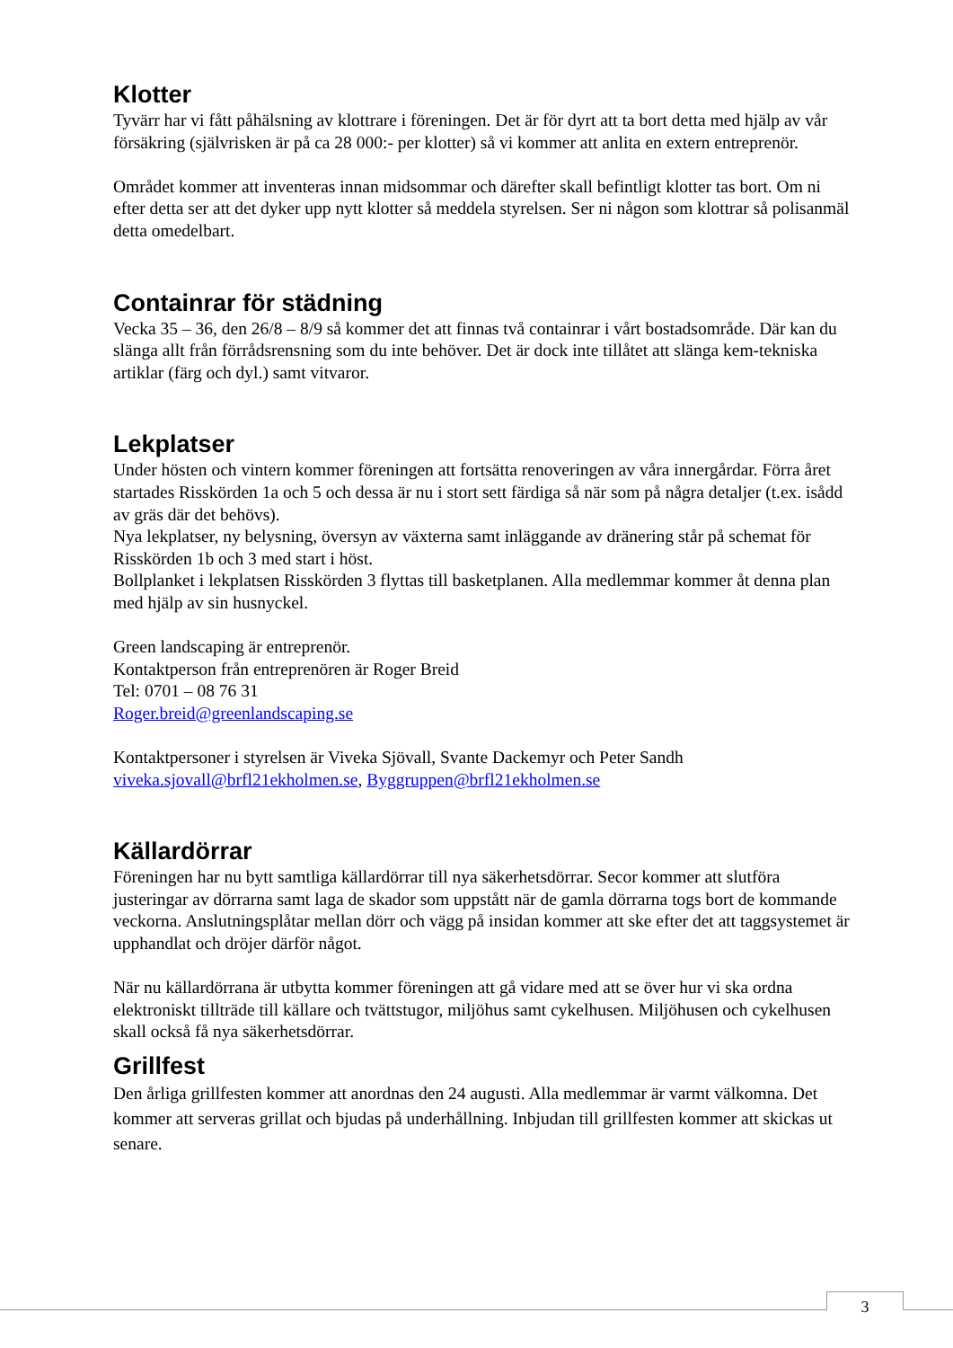Klotter
Tyvärr har vi fått påhälsning av klottrare i föreningen. Det är för dyrt att ta bort detta med hjälp av vår försäkring (självrisken är på ca 28 000:- per klotter) så vi kommer att anlita en extern entreprenör.
Området kommer att inventeras innan midsommar och därefter skall befintligt klotter tas bort. Om ni efter detta ser att det dyker upp nytt klotter så meddela styrelsen. Ser ni någon som klottrar så polisanmäl detta omedelbart.
Containrar för städning
Vecka 35 – 36, den 26/8 – 8/9 så kommer det att finnas två containrar i vårt bostadsområde. Där kan du slänga allt från förrådsrensning som du inte behöver. Det är dock inte tillåtet att slänga kem-tekniska artiklar (färg och dyl.) samt vitvaror.
Lekplatser
Under hösten och vintern kommer föreningen att fortsätta renoveringen av våra innergårdar. Förra året startades Risskörden 1a och 5 och dessa är nu i stort sett färdiga så när som på några detaljer (t.ex. isådd av gräs där det behövs).
Nya lekplatser, ny belysning, översyn av växterna samt inläggande av dränering står på schemat för Risskörden 1b och 3 med start i höst.
Bollplanket i lekplatsen Risskörden 3 flyttas till basketplanen. Alla medlemmar kommer åt denna plan med hjälp av sin husnyckel.
Green landscaping är entreprenör.
Kontaktperson från entreprenören är Roger Breid
Tel: 0701 – 08 76 31
Roger.breid@greenlandscaping.se
Kontaktpersoner i styrelsen är Viveka Sjövall, Svante Dackemyr och Peter Sandh
viveka.sjovall@brfl21ekholmen.se, Byggruppen@brfl21ekholmen.se
Källardörrar
Föreningen har nu bytt samtliga källardörrar till nya säkerhetsdörrar. Secor kommer att slutföra justeringar av dörrarna samt laga de skador som uppstått när de gamla dörrarna togs bort de kommande veckorna. Anslutningsplåtar mellan dörr och vägg på insidan kommer att ske efter det att taggsystemet är upphandlat och dröjer därför något.
När nu källardörrana är utbytta kommer föreningen att gå vidare med att se över hur vi ska ordna elektroniskt tillträde till källare och tvättstugor, miljöhus samt cykelhusen. Miljöhusen och cykelhusen skall också få nya säkerhetsdörrar.
Grillfest
Den årliga grillfesten kommer att anordnas den 24 augusti. Alla medlemmar är varmt välkomna. Det kommer att serveras grillat och bjudas på underhållning. Inbjudan till grillfesten kommer att skickas ut senare.
3